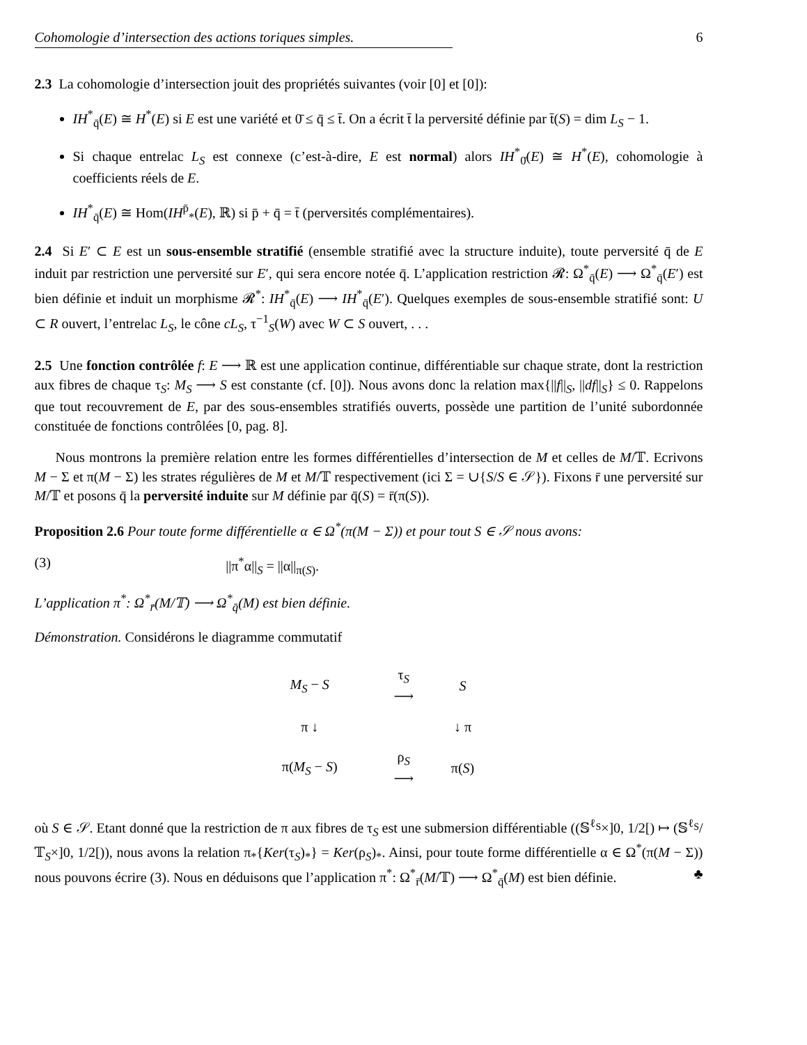Cohomologie d’intersection des actions toriques simples. 6
2.3 La cohomologie d’intersection jouit des propriétés suivantes (voir [0] et [0]):
IH<sup>*</sup><sub>q̄</sub>(E) ≅ H<sup>*</sup>(E) si E est une variété et 0̄ ≤ q̄ ≤ t̄. On a écrit t̄ la perversité définie par t̄(S) = dim L<sub>S</sub> − 1.
Si chaque entrelac L<sub>S</sub> est connexe (c’est-à-dire, E est normal) alors IH<sup>*</sup><sub>0̄</sub>(E) ≅ H<sup>*</sup>(E), cohomologie à coefficients réels de E.
IH<sup>*</sup><sub>q̄</sub>(E) ≅ Hom(IH<sup>p̄</sup><sub>*</sub>(E), ℝ) si p̄ + q̄ = t̄ (perversités complémentaires).
2.4 Si E′ ⊂ E est un sous-ensemble stratifié (ensemble stratifié avec la structure induite), toute perversité q̄ de E induit par restriction une perversité sur E′, qui sera encore notée q̄. L’application restriction 𝓡: Ω<sup>*</sup><sub>q̄</sub>(E) ⟶ Ω<sup>*</sup><sub>q̄</sub>(E′) est bien définie et induit un morphisme 𝓡<sup>*</sup>: IH<sup>*</sup><sub>q̄</sub>(E) ⟶ IH<sup>*</sup><sub>q̄</sub>(E′). Quelques exemples de sous-ensemble stratifié sont: U ⊂ R ouvert, l’entrelac L<sub>S</sub>, le cône cL<sub>S</sub>, τ<sup>−1</sup><sub>S</sub>(W) avec W ⊂ S ouvert, . . .
2.5 Une fonction contrôlée f: E ⟶ ℝ est une application continue, différentiable sur chaque strate, dont la restriction aux fibres de chaque τ<sub>S</sub>: M<sub>S</sub> ⟶ S est constante (cf. [0]). Nous avons donc la relation max{||f||<sub>S</sub>, ||df||<sub>S</sub>} ≤ 0. Rappelons que tout recouvrement de E, par des sous-ensembles stratifiés ouverts, possède une partition de l’unité subordonnée constituée de fonctions contrôlées [0, pag. 8].
Nous montrons la première relation entre les formes différentielles d’intersection de M et celles de M/𝕋. Ecrivons M − Σ et π(M − Σ) les strates régulières de M et M/𝕋 respectivement (ici Σ = ∪{S/S ∈ 𝒮}). Fixons r̄ une perversité sur M/𝕋 et posons q̄ la perversité induite sur M définie par q̄(S) = r̄(π(S)).
Proposition 2.6 Pour toute forme différentielle α ∈ Ω<sup>*</sup>(π(M − Σ)) et pour tout S ∈ 𝒮 nous avons:
(3) ||π<sup>*</sup>α||<sub>S</sub> = ||α||<sub>π(S)</sub>.
L’application π<sup>*</sup>: Ω<sup>*</sup><sub>r̄</sub>(M/𝕋) ⟶ Ω<sup>*</sup><sub>q̄</sub>(M) est bien définie.
Démonstration. Considérons le diagramme commutatif
| M<sub>S</sub> − S | τ<sub>S</sub> ⟶ | S |
| π ↓ | | ↓ π |
| π( M<sub>S</sub> − S ) | ρ<sub>S</sub> ⟶ | π( S ) |
où S ∈ 𝒮. Etant donné que la restriction de π aux fibres de τ<sub>S</sub> est une submersion différentiable ((𝕊<sup>ℓ<sub>S</sub></sup>×]0, 1/2[) ↦ (𝕊<sup>ℓ<sub>S</sub></sup>/𝕋<sub>S</sub>×]0, 1/2[)), nous avons la relation π<sub>*</sub>{Ker(τ<sub>S</sub>)<sub>*</sub>} = Ker(ρ<sub>S</sub>)<sub>*</sub>. Ainsi, pour toute forme différentielle α ∈ Ω<sup>*</sup>(π(M − Σ)) nous pouvons écrire (3). Nous en déduisons que l’application π<sup>*</sup>: Ω<sup>*</sup><sub>r̄</sub>(M/𝕋) ⟶ Ω<sup>*</sup><sub>q̄</sub>(M) est bien définie. ♣